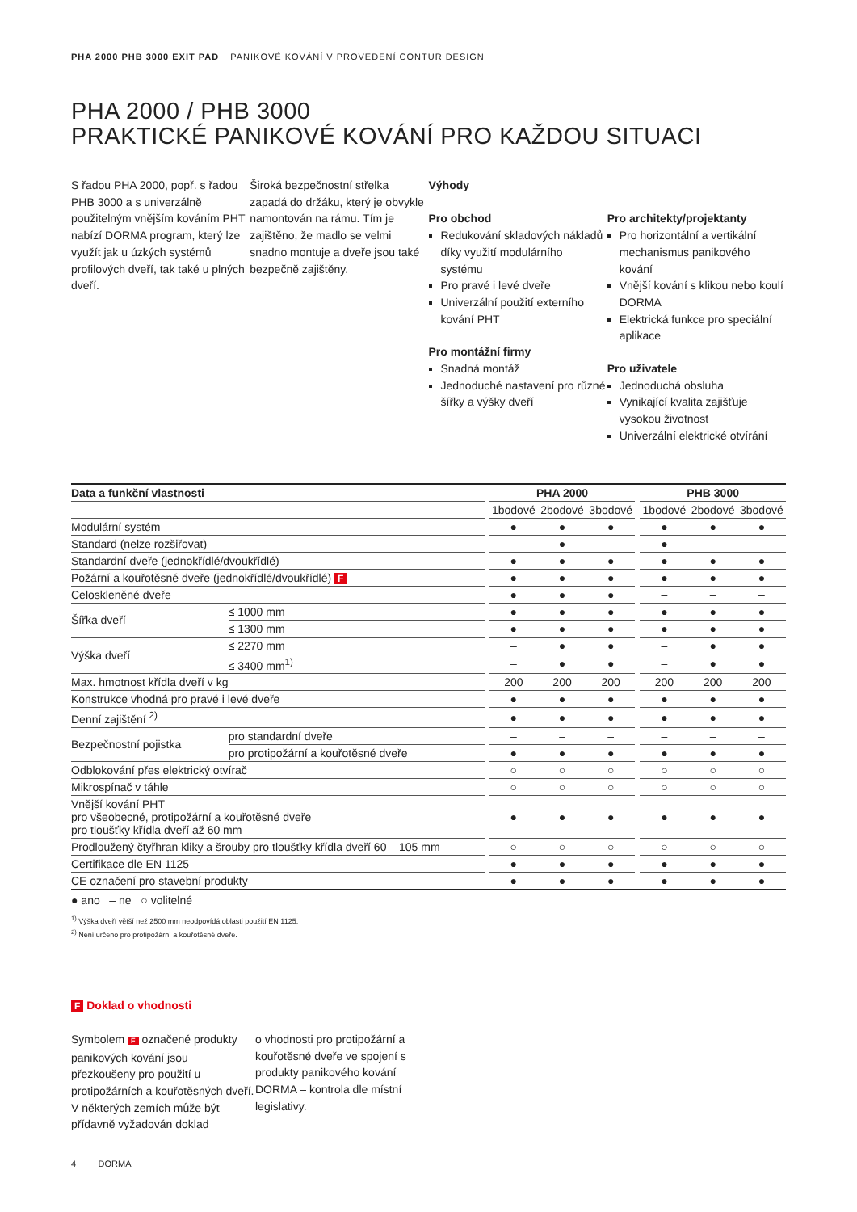PHA 2000 PHB 3000 EXIT PAD PANIKOVÉ KOVÁNÍ V PROVEDENÍ CONTUR DESIGN
PHA 2000 / PHB 3000
PRAKTICKÉ PANIKOVÉ KOVÁNÍ PRO KAŽDOU SITUACI
S řadou PHA 2000, popř. s řadou PHB 3000 a s univerzálně použitelným vnějším kováním PHT nabízí DORMA program, který lze využít jak u úzkých systémů profilových dveří, tak také u plných dveří.
Široká bezpečnostní střelka zapadá do držáku, který je obvykle namontován na rámu. Tím je zajištěno, že madlo se velmi snadno montuje a dveře jsou také bezpečně zajištěny.
Výhody
Pro obchod
Redukování skladových nákladů díky využití modulárního systému
Pro pravé i levé dveře
Univerzální použití externího kování PHT
Pro montážní firmy
Snadná montáž
Jednoduché nastavení pro různé šířky a výšky dveří
Pro architekty/projektanty
Pro horizontální a vertikální mechanismus panikového kování
Vnější kování s klikou nebo koulí DORMA
Elektrická funkce pro speciální aplikace
Pro uživatele
Jednoduchá obsluha
Vynikající kvalita zajišťuje vysokou životnost
Univerzální elektrické otvírání
| Data a funkční vlastnosti | | | PHA 2000 | | | | PHB 3000 | | |
| --- | --- | --- | --- | --- | --- | --- | --- | --- | --- |
| | | | 1bodové | 2bodové | 3bodové | | 1bodové | 2bodové | 3bodové |
| Modulární systém | | | ● | ● | ● | | ● | ● | ● |
| Standard (nelze rozšiřovat) | | | – | ● | – | | ● | – | – |
| Standardní dveře (jednokřídlé/dvoukřídlé) | | | ● | ● | ● | | ● | ● | ● |
| Požární a kouřotěsné dveře (jednokřídlé/dvoukřídlé) F | | | ● | ● | ● | | ● | ● | ● |
| Celoskleněné dveře | | | ● | ● | ● | | – | – | – |
| Šířka dveří | ≤ 1000 mm | | ● | ● | ● | | ● | ● | ● |
| | ≤ 1300 mm | | ● | ● | ● | | ● | ● | ● |
| Výška dveří | ≤ 2270 mm | | – | ● | ● | | – | ● | ● |
| | ≤ 3400 mm<sup>1)</sup> | | – | ● | ● | | – | ● | ● |
| Max. hmotnost křídla dveří v kg | | | 200 | 200 | 200 | | 200 | 200 | 200 |
| Konstrukce vhodná pro pravé i levé dveře | | | ● | ● | ● | | ● | ● | ● |
| Denní zajištění <sup>2)</sup> | | | ● | ● | ● | | ● | ● | ● |
| Bezpečnostní pojistka | pro standardní dveře | | – | – | – | | – | – | – |
| | pro protipožární a kouřotěsné dveře | | ● | ● | ● | | ● | ● | ● |
| Odblokování přes elektrický otvírač | | | ○ | ○ | ○ | | ○ | ○ | ○ |
| Mikrospínač v táhle | | | ○ | ○ | ○ | | ○ | ○ | ○ |
| Vnější kování PHT pro všeobecné, protipožární a kouřotěsné dveře pro tloušťky křídla dveří až 60 mm | | | ● | ● | ● | | ● | ● | ● |
| Prodloužený čtyřhran kliky a šrouby pro tloušťky křídla dveří 60 – 105 mm | | | ○ | ○ | ○ | | ○ | ○ | ○ |
| Certifikace dle EN 1125 | | | ● | ● | ● | | ● | ● | ● |
| CE označení pro stavební produkty | | | ● | ● | ● | | ● | ● | ● |
● ano – ne ○ volitelné
<sup>1)</sup> Výška dveří větší než 2500 mm neodpovídá oblasti použití EN 1125.
<sup>2)</sup> Není určeno pro protipožární a kouřotěsné dveře.
F Doklad o vhodnosti
Symbolem F označené produkty panikových kování jsou přezkoušeny pro použití u protipožárních a kouřotěsných dveří. V některých zemích může být přídavně vyžadován doklad
o vhodnosti pro protipožární a kouřotěsné dveře ve spojení s produkty panikového kování DORMA – kontrola dle místní legislativy.
4 DORMA